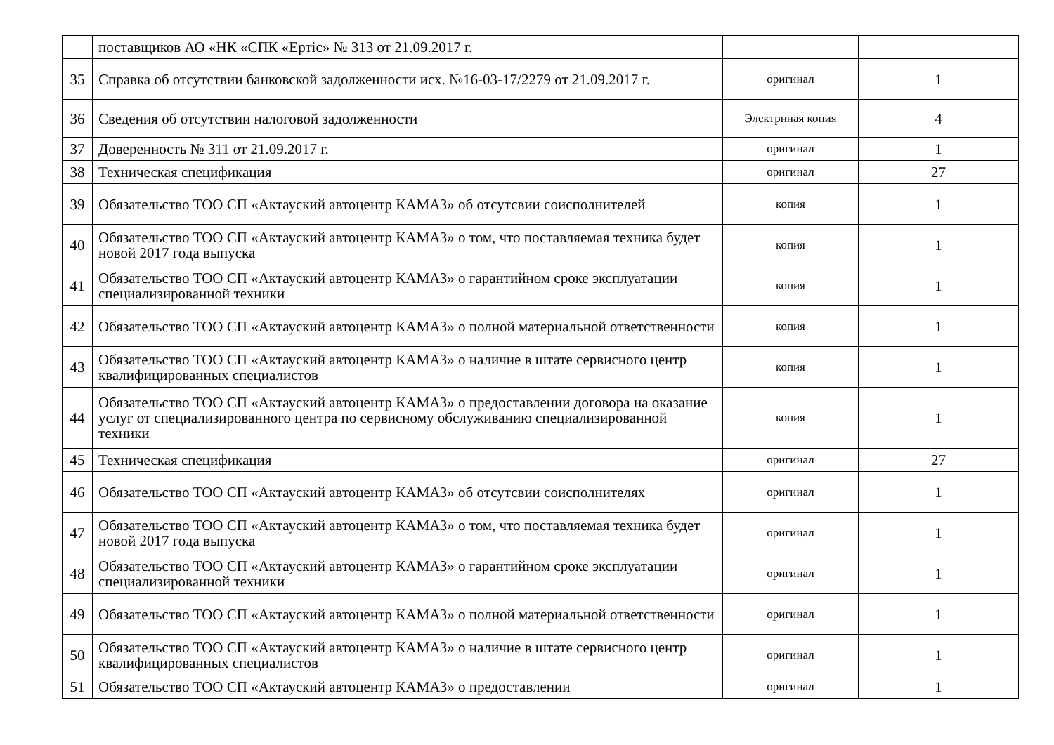| | поставщиков АО «НК «СПК «Ертіс» № 313 от 21.09.2017 г. | | |
| 35 | Справка об отсутствии банковской задолженности исх. №16-03-17/2279 от 21.09.2017 г. | оригинал | 1 |
| 36 | Сведения об отсутствии налоговой задолженности | Электрнная копия | 4 |
| 37 | Доверенность № 311 от 21.09.2017 г. | оригинал | 1 |
| 38 | Техническая спецификация | оригинал | 27 |
| 39 | Обязательство ТОО СП «Актауский автоцентр КАМАЗ» об отсутсвии соисполнителей | копия | 1 |
| 40 | Обязательство ТОО СП «Актауский автоцентр КАМАЗ» о том, что поставляемая техника будет новой 2017 года выпуска | копия | 1 |
| 41 | Обязательство ТОО СП «Актауский автоцентр КАМАЗ» о гарантийном сроке эксплуатации специализированной техники | копия | 1 |
| 42 | Обязательство ТОО СП «Актауский автоцентр КАМАЗ» о полной материальной ответственности | копия | 1 |
| 43 | Обязательство ТОО СП «Актауский автоцентр КАМАЗ» о наличие в штате сервисного центр квалифицированных специалистов | копия | 1 |
| 44 | Обязательство ТОО СП «Актауский автоцентр КАМАЗ» о предоставлении договора на оказание услуг от специализированного центра по сервисному обслуживанию специализированной техники | копия | 1 |
| 45 | Техническая спецификация | оригинал | 27 |
| 46 | Обязательство ТОО СП «Актауский автоцентр КАМАЗ» об отсутсвии соисполнителях | оригинал | 1 |
| 47 | Обязательство ТОО СП «Актауский автоцентр КАМАЗ» о том, что поставляемая техника будет новой 2017 года выпуска | оригинал | 1 |
| 48 | Обязательство ТОО СП «Актауский автоцентр КАМАЗ» о гарантийном сроке эксплуатации специализированной техники | оригинал | 1 |
| 49 | Обязательство ТОО СП «Актауский автоцентр КАМАЗ» о полной материальной ответственности | оригинал | 1 |
| 50 | Обязательство ТОО СП «Актауский автоцентр КАМАЗ» о наличие в штате сервисного центр квалифицированных специалистов | оригинал | 1 |
| 51 | Обязательство ТОО СП «Актауский автоцентр КАМАЗ» о предоставлении | оригинал | 1 |